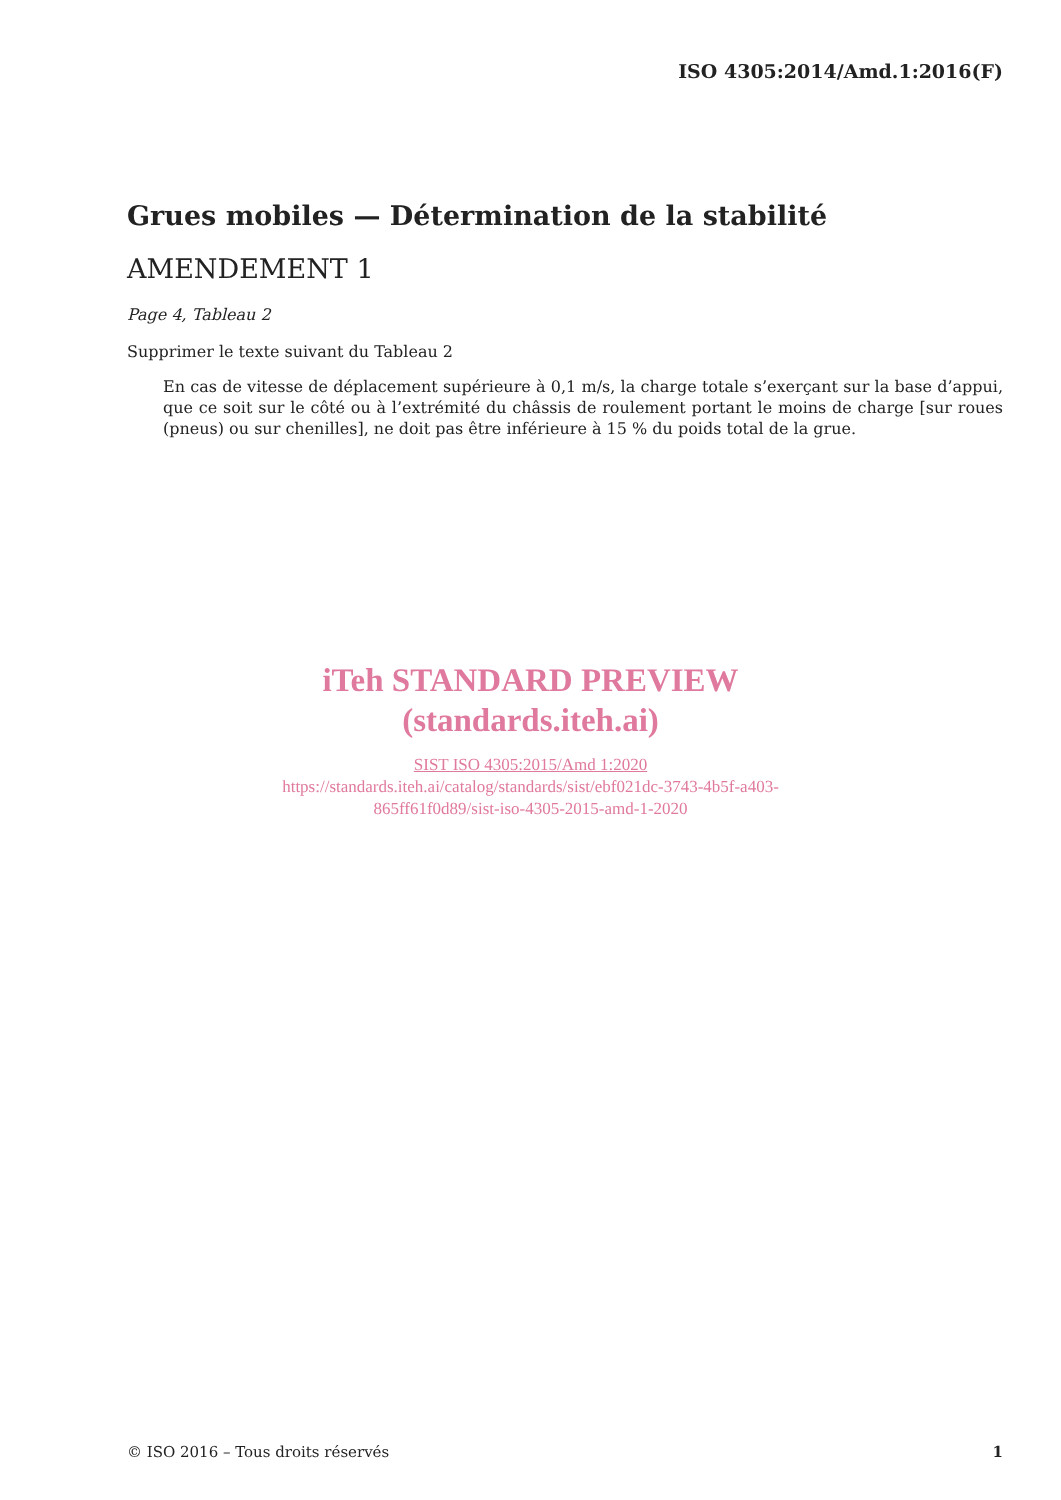ISO 4305:2014/Amd.1:2016(F)
Grues mobiles — Détermination de la stabilité
AMENDEMENT 1
Page 4, Tableau 2
Supprimer le texte suivant du Tableau 2
En cas de vitesse de déplacement supérieure à 0,1 m/s, la charge totale s’exerçant sur la base d’appui, que ce soit sur le côté ou à l’extrémité du châssis de roulement portant le moins de charge [sur roues (pneus) ou sur chenilles], ne doit pas être inférieure à 15 % du poids total de la grue.
iTeh STANDARD PREVIEW
(standards.iteh.ai)
SIST ISO 4305:2015/Amd 1:2020
https://standards.iteh.ai/catalog/standards/sist/ebf021dc-3743-4b5f-a403-
865ff61f0d89/sist-iso-4305-2015-amd-1-2020
© ISO 2016 – Tous droits réservés 1